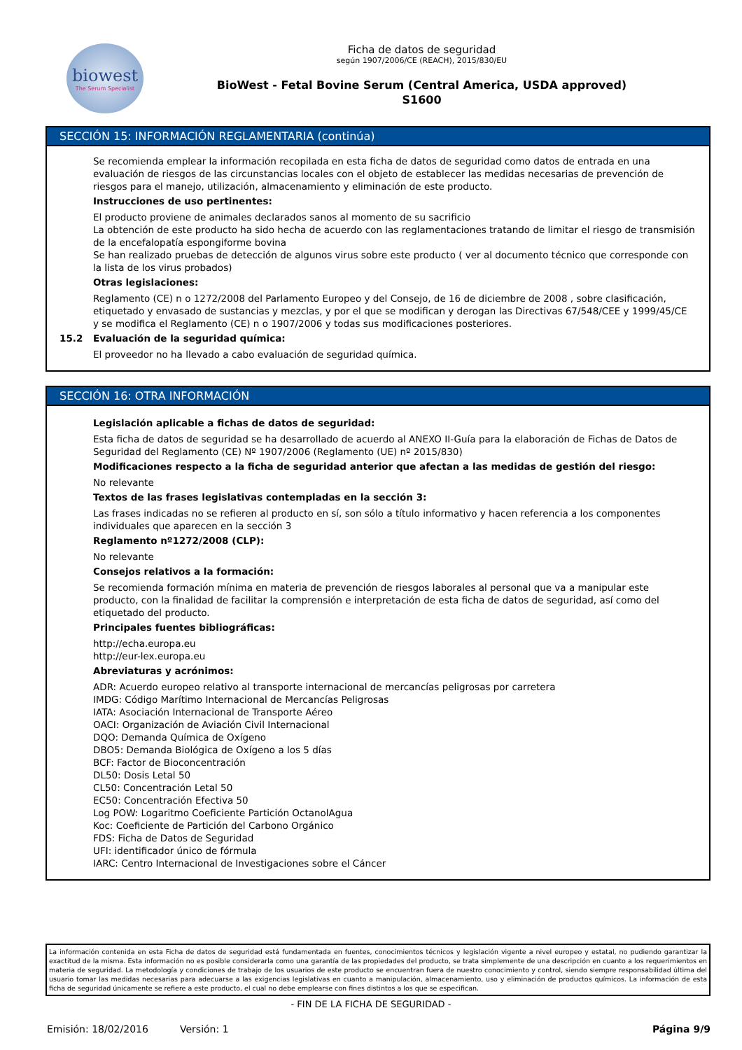biowest
The Serum Specialist
Ficha de datos de seguridad
según 1907/2006/CE (REACH), 2015/830/EU
BioWest - Fetal Bovine Serum (Central America, USDA approved)
S1600
SECCIÓN 15: INFORMACIÓN REGLAMENTARIA (continúa)
Se recomienda emplear la información recopilada en esta ficha de datos de seguridad como datos de entrada en una evaluación de riesgos de las circunstancias locales con el objeto de establecer las medidas necesarias de prevención de riesgos para el manejo, utilización, almacenamiento y eliminación de este producto.
Instrucciones de uso pertinentes:
El producto proviene de animales declarados sanos al momento de su sacrificio
La obtención de este producto ha sido hecha de acuerdo con las reglamentaciones tratando de limitar el riesgo de transmisión de la encefalopatía espongiforme bovina
Se han realizado pruebas de detección de algunos virus sobre este producto ( ver al documento técnico que corresponde con la lista de los virus probados)
Otras legislaciones:
Reglamento (CE) n o 1272/2008 del Parlamento Europeo y del Consejo, de 16 de diciembre de 2008 , sobre clasificación, etiquetado y envasado de sustancias y mezclas, y por el que se modifican y derogan las Directivas 67/548/CEE y 1999/45/CE y se modifica el Reglamento (CE) n o 1907/2006 y todas sus modificaciones posteriores.
15.2 Evaluación de la seguridad química:
El proveedor no ha llevado a cabo evaluación de seguridad química.
SECCIÓN 16: OTRA INFORMACIÓN
Legislación aplicable a fichas de datos de seguridad:
Esta ficha de datos de seguridad se ha desarrollado de acuerdo al ANEXO II-Guía para la elaboración de Fichas de Datos de Seguridad del Reglamento (CE) Nº 1907/2006 (Reglamento (UE) nº 2015/830)
Modificaciones respecto a la ficha de seguridad anterior que afectan a las medidas de gestión del riesgo:
No relevante
Textos de las frases legislativas contempladas en la sección 3:
Las frases indicadas no se refieren al producto en sí, son sólo a título informativo y hacen referencia a los componentes individuales que aparecen en la sección 3
Reglamento nº1272/2008 (CLP):
No relevante
Consejos relativos a la formación:
Se recomienda formación mínima en materia de prevención de riesgos laborales al personal que va a manipular este producto, con la finalidad de facilitar la comprensión e interpretación de esta ficha de datos de seguridad, así como del etiquetado del producto.
Principales fuentes bibliográficas:
http://echa.europa.eu
http://eur-lex.europa.eu
Abreviaturas y acrónimos:
ADR: Acuerdo europeo relativo al transporte internacional de mercancías peligrosas por carretera
IMDG: Código Marítimo Internacional de Mercancías Peligrosas
IATA: Asociación Internacional de Transporte Aéreo
OACI: Organización de Aviación Civil Internacional
DQO: Demanda Química de Oxígeno
DBO5: Demanda Biológica de Oxígeno a los 5 días
BCF: Factor de Bioconcentración
DL50: Dosis Letal 50
CL50: Concentración Letal 50
EC50: Concentración Efectiva 50
Log POW: Logaritmo Coeficiente Partición OctanolAgua
Koc: Coeficiente de Partición del Carbono Orgánico
FDS: Ficha de Datos de Seguridad
UFI: identificador único de fórmula
IARC: Centro Internacional de Investigaciones sobre el Cáncer
La información contenida en esta Ficha de datos de seguridad está fundamentada en fuentes, conocimientos técnicos y legislación vigente a nivel europeo y estatal, no pudiendo garantizar la exactitud de la misma. Esta información no es posible considerarla como una garantía de las propiedades del producto, se trata simplemente de una descripción en cuanto a los requerimientos en materia de seguridad. La metodología y condiciones de trabajo de los usuarios de este producto se encuentran fuera de nuestro conocimiento y control, siendo siempre responsabilidad última del usuario tomar las medidas necesarias para adecuarse a las exigencias legislativas en cuanto a manipulación, almacenamiento, uso y eliminación de productos químicos. La información de esta ficha de seguridad únicamente se refiere a este producto, el cual no debe emplearse con fines distintos a los que se especifican.
- FIN DE LA FICHA DE SEGURIDAD -
Emisión: 18/02/2016 Versión: 1 Página 9/9